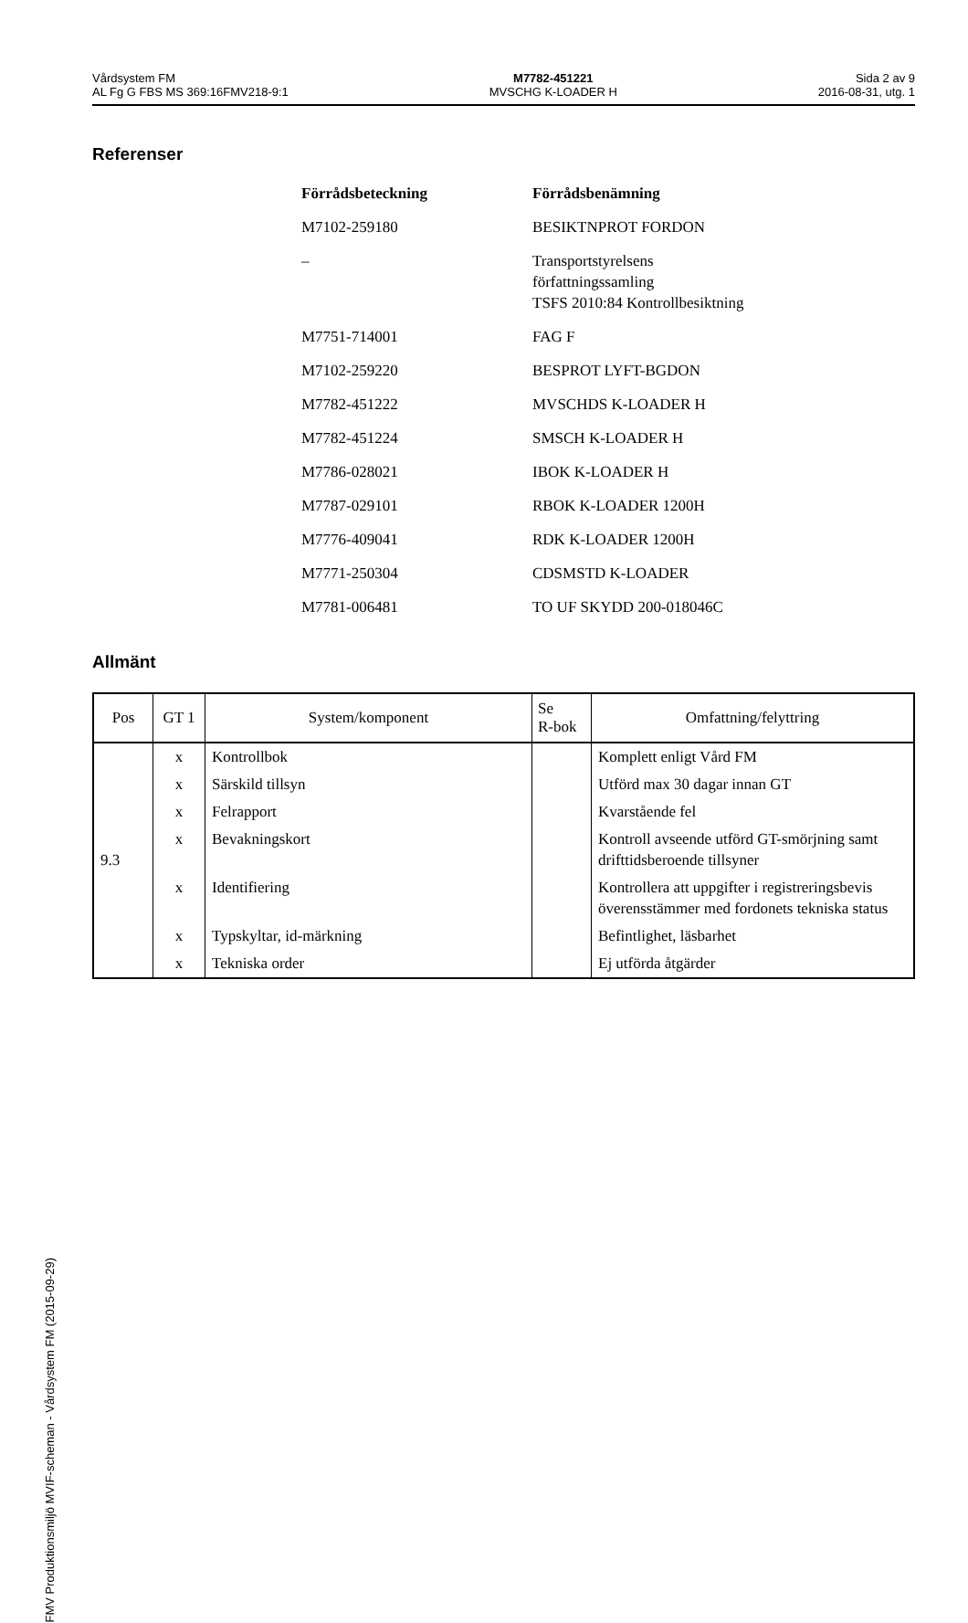Vårdsystem FM
AL Fg G FBS MS 369:16FMV218-9:1
M7782-451221
MVSCHG K-LOADER H
Sida 2 av 9
2016-08-31, utg. 1
Referenser
| Förrådsbeteckning | Förrådsbenämning |
| --- | --- |
| M7102-259180 | BESIKTNPROT FORDON |
| – | Transportstyrelsens författningssamling TSFS 2010:84 Kontrollbesiktning |
| M7751-714001 | FAG F |
| M7102-259220 | BESPROT LYFT-BGDON |
| M7782-451222 | MVSCHDS K-LOADER H |
| M7782-451224 | SMSCH K-LOADER H |
| M7786-028021 | IBOK K-LOADER H |
| M7787-029101 | RBOK K-LOADER 1200H |
| M7776-409041 | RDK K-LOADER 1200H |
| M7771-250304 | CDSMSTD K-LOADER |
| M7781-006481 | TO UF SKYDD 200-018046C |
Allmänt
| Pos | GT 1 | System/komponent | Se R-bok | Omfattning/felyttring |
| --- | --- | --- | --- | --- |
| 9.3 | x | Kontrollbok | | Komplett enligt Vård FM |
| | x | Särskild tillsyn | | Utförd max 30 dagar innan GT |
| | x | Felrapport | | Kvarstående fel |
| | x | Bevakningskort | | Kontroll avseende utförd GT-smörjning samt drifttidsberoende tillsyner |
| | x | Identifiering | | Kontrollera att uppgifter i registreringsbevis överensstämmer med fordonets tekniska status |
| | x | Typskyltar, id-märkning | | Befintlighet, läsbarhet |
| | x | Tekniska order | | Ej utförda åtgärder |
FMV Produktionsmiljö MVIF-scheman - Vårdsystem FM (2015-09-29)